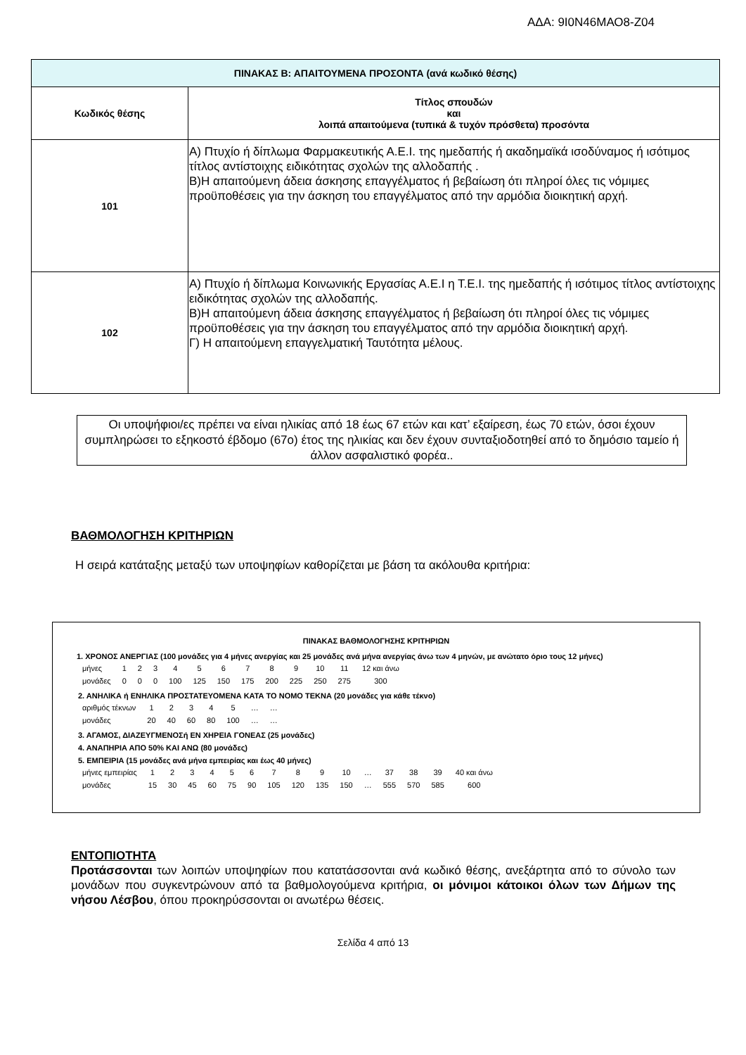ΑΔΑ: 9Ι0Ν46ΜΑΟ8-Ζ04
| ΠΙΝΑΚΑΣ Β: ΑΠΑΙΤΟΥΜΕΝΑ ΠΡΟΣΟΝΤΑ (ανά κωδικό θέσης) | |
| --- | --- |
| Κωδικός θέσης | Τίτλος σπουδών και λοιπά απαιτούμενα (τυπικά & τυχόν πρόσθετα) προσόντα |
| 101 | Α) Πτυχίο ή δίπλωμα Φαρμακευτικής Α.Ε.Ι. της ημεδαπής ή ακαδημαϊκά ισοδύναμος ή ισότιμος τίτλος αντίστοιχης ειδικότητας σχολών της αλλοδαπής . Β)Η απαιτούμενη άδεια άσκησης επαγγέλματος ή βεβαίωση ότι πληροί όλες τις νόμιμες προϋποθέσεις για την άσκηση του επαγγέλματος από την αρμόδια διοικητική αρχή. |
| 102 | Α) Πτυχίο ή δίπλωμα Κοινωνικής Εργασίας Α.Ε.Ι η Τ.Ε.Ι. της ημεδαπής ή ισότιμος τίτλος αντίστοιχης ειδικότητας σχολών της αλλοδαπής. Β)Η απαιτούμενη άδεια άσκησης επαγγέλματος ή βεβαίωση ότι πληροί όλες τις νόμιμες προϋποθέσεις για την άσκηση του επαγγέλματος από την αρμόδια διοικητική αρχή. Γ) Η απαιτούμενη επαγγελματική Ταυτότητα μέλους. |
Οι υποψήφιοι/ες πρέπει να είναι ηλικίας από 18 έως 67 ετών και κατ’ εξαίρεση, έως 70 ετών, όσοι έχουν συμπληρώσει το εξηκοστό έβδομο (67ο) έτος της ηλικίας και δεν έχουν συνταξιοδοτηθεί από το δημόσιο ταμείο ή άλλον ασφαλιστικό φορέα..
ΒΑΘΜΟΛΟΓΗΣΗ ΚΡΙΤΗΡΙΩΝ
Η σειρά κατάταξης μεταξύ των υποψηφίων καθορίζεται με βάση τα ακόλουθα κριτήρια:
ΠΙΝΑΚΑΣ ΒΑΘΜΟΛΟΓΗΣΗΣ ΚΡΙΤΗΡΙΩΝ
1. ΧΡΟΝΟΣ ΑΝΕΡΓΙΑΣ (100 μονάδες για 4 μήνες ανεργίας και 25 μονάδες ανά μήνα ανεργίας άνω των 4 μηνών, με ανώτατο όριο τους 12 μήνες)
| μήνες | 1 | 2 | 3 | 4 | 5 | 6 | 7 | 8 | 9 | 10 | 11 | 12 και άνω |
| μονάδες | 0 | 0 | 0 | 100 | 125 | 150 | 175 | 200 | 225 | 250 | 275 | 300 |
2. ΑΝΗΛΙΚΑ ή ΕΝΗΛΙΚΑ ΠΡΟΣΤΑΤΕΥΟΜΕΝΑ ΚΑΤΑ ΤΟ ΝΟΜΟ ΤΕΚΝΑ (20 μονάδες για κάθε τέκνο)
| αριθμός τέκνων | 1 | 2 | 3 | 4 | 5 | … | … |
| μονάδες | 20 | 40 | 60 | 80 | 100 | … | … |
3. ΑΓΑΜΟΣ, ΔΙΑΖΕΥΓΜΕΝΟΣή ΕΝ ΧΗΡΕΙΑ ΓΟΝΕΑΣ (25 μονάδες)
4. ΑΝΑΠΗΡΙΑ ΑΠΟ 50% ΚΑΙ ΑΝΩ (80 μονάδες)
5. ΕΜΠΕΙΡΙΑ (15 μονάδες ανά μήνα εμπειρίας και έως 40 μήνες)
| μήνες εμπειρίας | 1 | 2 | 3 | 4 | 5 | 6 | 7 | 8 | 9 | 10 | … | 37 | 38 | 39 | 40 και άνω |
| μονάδες | 15 | 30 | 45 | 60 | 75 | 90 | 105 | 120 | 135 | 150 | … | 555 | 570 | 585 | 600 |
ΕΝΤΟΠΙΟΤΗΤΑ
Προτάσσονται των λοιπών υποψηφίων που κατατάσσονται ανά κωδικό θέσης, ανεξάρτητα από το σύνολο των μονάδων που συγκεντρώνουν από τα βαθμολογούμενα κριτήρια, οι μόνιμοι κάτοικοι όλων των Δήμων της νήσου Λέσβου, όπου προκηρύσσονται οι ανωτέρω θέσεις.
Σελίδα 4 από 13